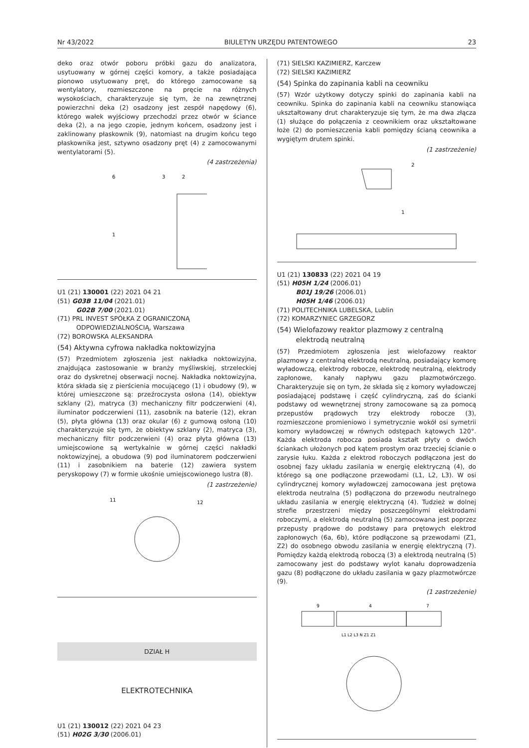Nr 43/2022 BIULETYN URZĘDU PATENTOWEGO 23
deko oraz otwór poboru próbki gazu do analizatora, usytuowany w górnej części komory, a także posiadająca pionowo usytuowany pręt, do którego zamocowane są wentylatory, rozmieszczone na pręcie na różnych wysokościach, charakteryzuje się tym, że na zewnętrznej powierzchni deka (2) osadzony jest zespół napędowy (6), którego wałek wyjściowy przechodzi przez otwór w ściance deka (2), a na jego czopie, jednym końcem, osadzony jest i zaklinowany płaskownik (9), natomiast na drugim końcu tego płaskownika jest, sztywno osadzony pręt (4) z zamocowanymi wentylatorami (5).
(4 zastrzeżenia)
6
3
2
1
U1 (21) 130001 (22) 2021 04 21
(51) G03B 11/04 (2021.01)
G02B 7/00 (2021.01)
(71) PRL INVEST SPÓŁKA Z OGRANICZONĄ
ODPOWIEDZIALNOŚCIĄ, Warszawa
(72) BOROWSKA ALEKSANDRA
(54) Aktywna cyfrowa nakładka noktowizyjna
(57) Przedmiotem zgłoszenia jest nakładka noktowizyjna, znajdująca zastosowanie w branży myśliwskiej, strzeleckiej oraz do dyskretnej obserwacji nocnej. Nakładka noktowizyjna, która składa się z pierścienia mocującego (1) i obudowy (9), w której umieszczone są: przeźroczysta osłona (14), obiektyw szklany (2), matryca (3) mechaniczny filtr podczerwieni (4), iluminator podczerwieni (11), zasobnik na baterie (12), ekran (5), płyta główna (13) oraz okular (6) z gumową osłoną (10) charakteryzuje się tym, że obiektyw szklany (2), matryca (3), mechaniczny filtr podczerwieni (4) oraz płyta główna (13) umiejscowione są wertykalnie w górnej części nakładki noktowizyjnej, a obudowa (9) pod iluminatorem podczerwieni (11) i zasobnikiem na baterie (12) zawiera system peryskopowy (7) w formie ukośnie umiejscowionego lustra (8).
(1 zastrzeżenie)
11
12
DZIAŁ H
ELEKTROTECHNIKA
U1 (21) 130012 (22) 2021 04 23
(51) H02G 3/30 (2006.01)
(71) SIELSKI KAZIMIERZ, Karczew
(72) SIELSKI KAZIMIERZ
(54) Spinka do zapinania kabli na ceowniku
(57) Wzór użytkowy dotyczy spinki do zapinania kabli na ceowniku. Spinka do zapinania kabli na ceowniku stanowiąca ukształtowany drut charakteryzuje się tym, że ma dwa złącza (1) służące do połączenia z ceownikiem oraz ukształtowane łoże (2) do pomieszczenia kabli pomiędzy ścianą ceownika a wygiętym drutem spinki.
(1 zastrzeżenie)
2
1
U1 (21) 130833 (22) 2021 04 19
(51) H05H 1/24 (2006.01)
B01J 19/26 (2006.01)
H05H 1/46 (2006.01)
(71) POLITECHNIKA LUBELSKA, Lublin
(72) KOMARZYNIEC GRZEGORZ
(54) Wielofazowy reaktor plazmowy z centralną
elektrodą neutralną
(57) Przedmiotem zgłoszenia jest wielofazowy reaktor plazmowy z centralną elektrodą neutralną, posiadający komorę wyładowczą, elektrody robocze, elektrodę neutralną, elektrody zapłonowe, kanały napływu gazu plazmotwórczego. Charakteryzuje się on tym, że składa się z komory wyładowczej posiadającej podstawę i część cylindryczną, zaś do ścianki podstawy od wewnętrznej strony zamocowane są za pomocą przepustów prądowych trzy elektrody robocze (3), rozmieszczone promieniowo i symetrycznie wokół osi symetrii komory wyładowczej w równych odstępach kątowych 120°. Każda elektroda robocza posiada kształt płyty o dwóch ściankach ułożonych pod kątem prostym oraz trzeciej ścianie o zarysie łuku. Każda z elektrod roboczych podłączona jest do osobnej fazy układu zasilania w energię elektryczną (4), do którego są one podłączone przewodami (L1, L2, L3). W osi cylindrycznej komory wyładowczej zamocowana jest prętowa elektroda neutralna (5) podłączona do przewodu neutralnego układu zasilania w energię elektryczną (4). Tudzież w dolnej strefie przestrzeni między poszczególnymi elektrodami roboczymi, a elektrodą neutralną (5) zamocowana jest poprzez przepusty prądowe do podstawy para prętowych elektrod zapłonowych (6a, 6b), które podłączone są przewodami (Z1, Z2) do osobnego obwodu zasilania w energię elektryczną (7). Pomiędzy każdą elektrodą roboczą (3) a elektrodą neutralną (5) zamocowany jest do podstawy wylot kanału doprowadzenia gazu (8) podłączone do układu zasilania w gazy plazmotwórcze (9).
(1 zastrzeżenie)
9
4
7
L1 L2 L3 N Z1 Z1